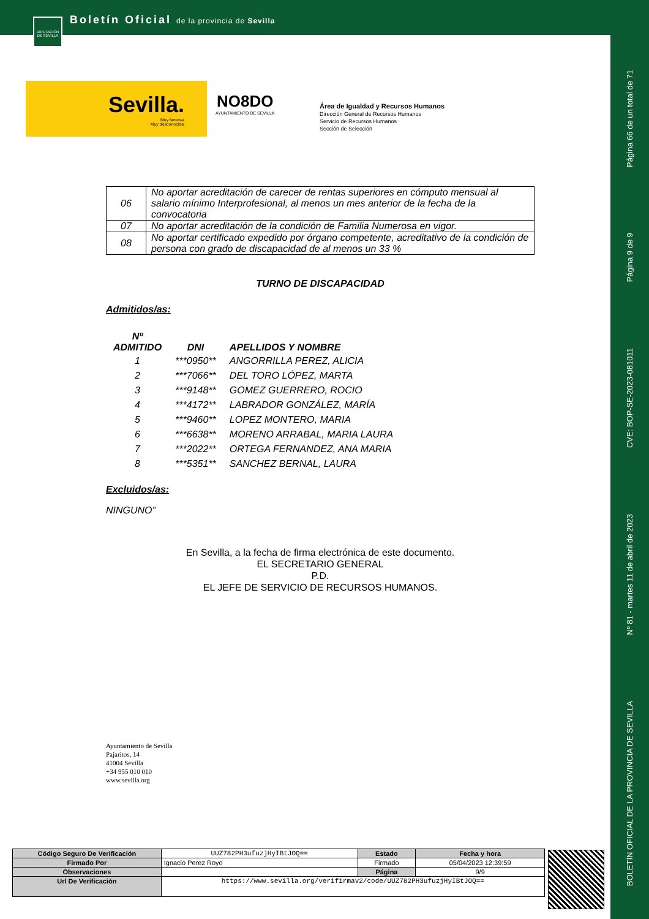Boletín Oficial de la provincia de Sevilla
DIPUTACIÓN DE SEVILLA
Página 66 de un total de 71
Página 9 de 9
CVE: BOP-SE-2023-081011
Nº 81 - martes 11 de abril de 2023
BOLETÍN OFICIAL DE LA PROVINCIA DE SEVILLA
Sevilla.
Muy famosa.
Muy desconocida.
NO8DO
AYUNTAMIENTO DE SEVILLA
Área de Igualdad y Recursos Humanos
Dirección General de Recursos Humanos
Servicio de Recursos Humanos
Sección de Selección
| 06 | No aportar acreditación de carecer de rentas superiores en cómputo mensual al salario mínimo Interprofesional, al menos un mes anterior de la fecha de la convocatoria |
| 07 | No aportar acreditación de la condición de Familia Numerosa en vigor. |
| 08 | No aportar certificado expedido por órgano competente, acreditativo de la condición de persona con grado de discapacidad de al menos un 33 % |
TURNO DE DISCAPACIDAD
Admitidos/as:
| Nº ADMITIDO | DNI | APELLIDOS Y NOMBRE |
| --- | --- | --- |
| 1 | ***0950** | ANGORRILLA PEREZ, ALICIA |
| 2 | ***7066** | DEL TORO LÓPEZ, MARTA |
| 3 | ***9148** | GOMEZ GUERRERO, ROCIO |
| 4 | ***4172** | LABRADOR GONZÁLEZ, MARÍA |
| 5 | ***9460** | LOPEZ MONTERO, MARIA |
| 6 | ***6638** | MORENO ARRABAL, MARIA LAURA |
| 7 | ***2022** | ORTEGA FERNANDEZ, ANA MARIA |
| 8 | ***5351** | SANCHEZ BERNAL, LAURA |
Excluidos/as:
NINGUNO”
En Sevilla, a la fecha de firma electrónica de este documento.
EL SECRETARIO GENERAL
P.D.
EL JEFE DE SERVICIO DE RECURSOS HUMANOS.
Ayuntamiento de Sevilla
Pajaritos, 14
41004 Sevilla
+34 955 010 010
www.sevilla.org
| Código Seguro De Verificación | UUZ782PH3ufuzjHyIBtJOQ== | Estado | Fecha y hora |
| Firmado Por | Ignacio Perez Royo | Firmado | 05/04/2023 12:39:59 |
| Observaciones | | Página | 9/9 |
| Url De Verificación | https://www.sevilla.org/verifirmav2/code/UUZ782PH3ufuzjHyIBtJOQ== | | |